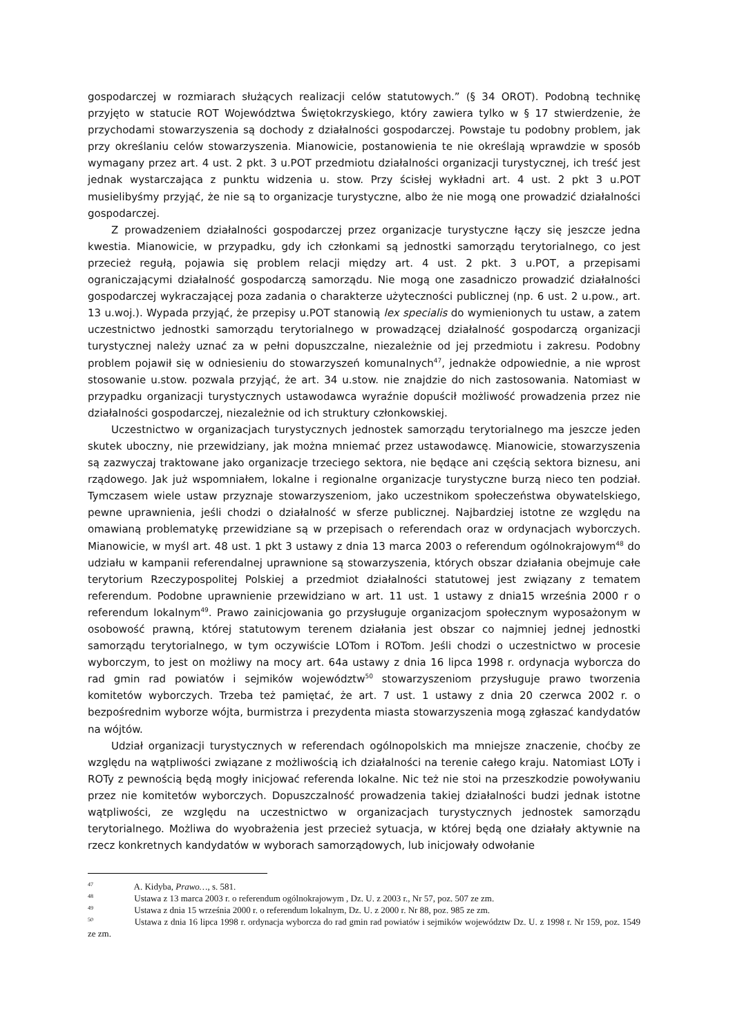gospodarczej w rozmiarach służących realizacji celów statutowych.” (§ 34 OROT). Podobną technikę przyjęto w statucie ROT Województwa Świętokrzyskiego, który zawiera tylko w § 17 stwierdzenie, że przychodami stowarzyszenia są dochody z działalności gospodarczej. Powstaje tu podobny problem, jak przy określaniu celów stowarzyszenia. Mianowicie, postanowienia te nie określają wprawdzie w sposób wymagany przez art. 4 ust. 2 pkt. 3 u.POT przedmiotu działalności organizacji turystycznej, ich treść jest jednak wystarczająca z punktu widzenia u. stow. Przy ścisłej wykładni art. 4 ust. 2 pkt 3 u.POT musielibyśmy przyjąć, że nie są to organizacje turystyczne, albo że nie mogą one prowadzić działalności gospodarczej.
Z prowadzeniem działalności gospodarczej przez organizacje turystyczne łączy się jeszcze jedna kwestia. Mianowicie, w przypadku, gdy ich członkami są jednostki samorządu terytorialnego, co jest przecież regułą, pojawia się problem relacji między art. 4 ust. 2 pkt. 3 u.POT, a przepisami ograniczającymi działalność gospodarczą samorządu. Nie mogą one zasadniczo prowadzić działalności gospodarczej wykraczającej poza zadania o charakterze użyteczności publicznej (np. 6 ust. 2 u.pow., art. 13 u.woj.). Wypada przyjąć, że przepisy u.POT stanowią lex specialis do wymienionych tu ustaw, a zatem uczestnictwo jednostki samorządu terytorialnego w prowadzącej działalność gospodarczą organizacji turystycznej należy uznać za w pełni dopuszczalne, niezależnie od jej przedmiotu i zakresu. Podobny problem pojawił się w odniesieniu do stowarzyszeń komunalnych<sup>47</sup>, jednakże odpowiednie, a nie wprost stosowanie u.stow. pozwala przyjąć, że art. 34 u.stow. nie znajdzie do nich zastosowania. Natomiast w przypadku organizacji turystycznych ustawodawca wyraźnie dopuścił możliwość prowadzenia przez nie działalności gospodarczej, niezależnie od ich struktury członkowskiej.
Uczestnictwo w organizacjach turystycznych jednostek samorządu terytorialnego ma jeszcze jeden skutek uboczny, nie przewidziany, jak można mniemać przez ustawodawcę. Mianowicie, stowarzyszenia są zazwyczaj traktowane jako organizacje trzeciego sektora, nie będące ani częścią sektora biznesu, ani rządowego. Jak już wspomniałem, lokalne i regionalne organizacje turystyczne burzą nieco ten podział. Tymczasem wiele ustaw przyznaje stowarzyszeniom, jako uczestnikom społeczeństwa obywatelskiego, pewne uprawnienia, jeśli chodzi o działalność w sferze publicznej. Najbardziej istotne ze względu na omawianą problematykę przewidziane są w przepisach o referendach oraz w ordynacjach wyborczych. Mianowicie, w myśl art. 48 ust. 1 pkt 3 ustawy z dnia 13 marca 2003 o referendum ogólnokrajowym<sup>48</sup> do udziału w kampanii referendalnej uprawnione są stowarzyszenia, których obszar działania obejmuje całe terytorium Rzeczypospolitej Polskiej a przedmiot działalności statutowej jest związany z tematem referendum. Podobne uprawnienie przewidziano w art. 11 ust. 1 ustawy z dnia15 września 2000 r o referendum lokalnym<sup>49</sup>. Prawo zainicjowania go przysługuje organizacjom społecznym wyposażonym w osobowość prawną, której statutowym terenem działania jest obszar co najmniej jednej jednostki samorządu terytorialnego, w tym oczywiście LOTom i ROTom. Jeśli chodzi o uczestnictwo w procesie wyborczym, to jest on możliwy na mocy art. 64a ustawy z dnia 16 lipca 1998 r. ordynacja wyborcza do rad gmin rad powiatów i sejmików województw<sup>50</sup> stowarzyszeniom przysługuje prawo tworzenia komitetów wyborczych. Trzeba też pamiętać, że art. 7 ust. 1 ustawy z dnia 20 czerwca 2002 r. o bezpośrednim wyborze wójta, burmistrza i prezydenta miasta stowarzyszenia mogą zgłaszać kandydatów na wójtów.
Udział organizacji turystycznych w referendach ogólnopolskich ma mniejsze znaczenie, choćby ze względu na wątpliwości związane z możliwością ich działalności na terenie całego kraju. Natomiast LOTy i ROTy z pewnością będą mogły inicjować referenda lokalne. Nic też nie stoi na przeszkodzie powoływaniu przez nie komitetów wyborczych. Dopuszczalność prowadzenia takiej działalności budzi jednak istotne wątpliwości, ze względu na uczestnictwo w organizacjach turystycznych jednostek samorządu terytorialnego. Możliwa do wyobrażenia jest przecież sytuacja, w której będą one działały aktywnie na rzecz konkretnych kandydatów w wyborach samorządowych, lub inicjowały odwołanie
<sup>47</sup> A. Kidyba, Prawo…, s. 581.
<sup>48</sup> Ustawa z 13 marca 2003 r. o referendum ogólnokrajowym , Dz. U. z 2003 r., Nr 57, poz. 507 ze zm.
<sup>49</sup> Ustawa z dnia 15 września 2000 r. o referendum lokalnym, Dz. U. z 2000 r. Nr 88, poz. 985 ze zm.
<sup>50</sup> Ustawa z dnia 16 lipca 1998 r. ordynacja wyborcza do rad gmin rad powiatów i sejmików województw Dz. U. z 1998 r. Nr 159, poz. 1549 ze zm.